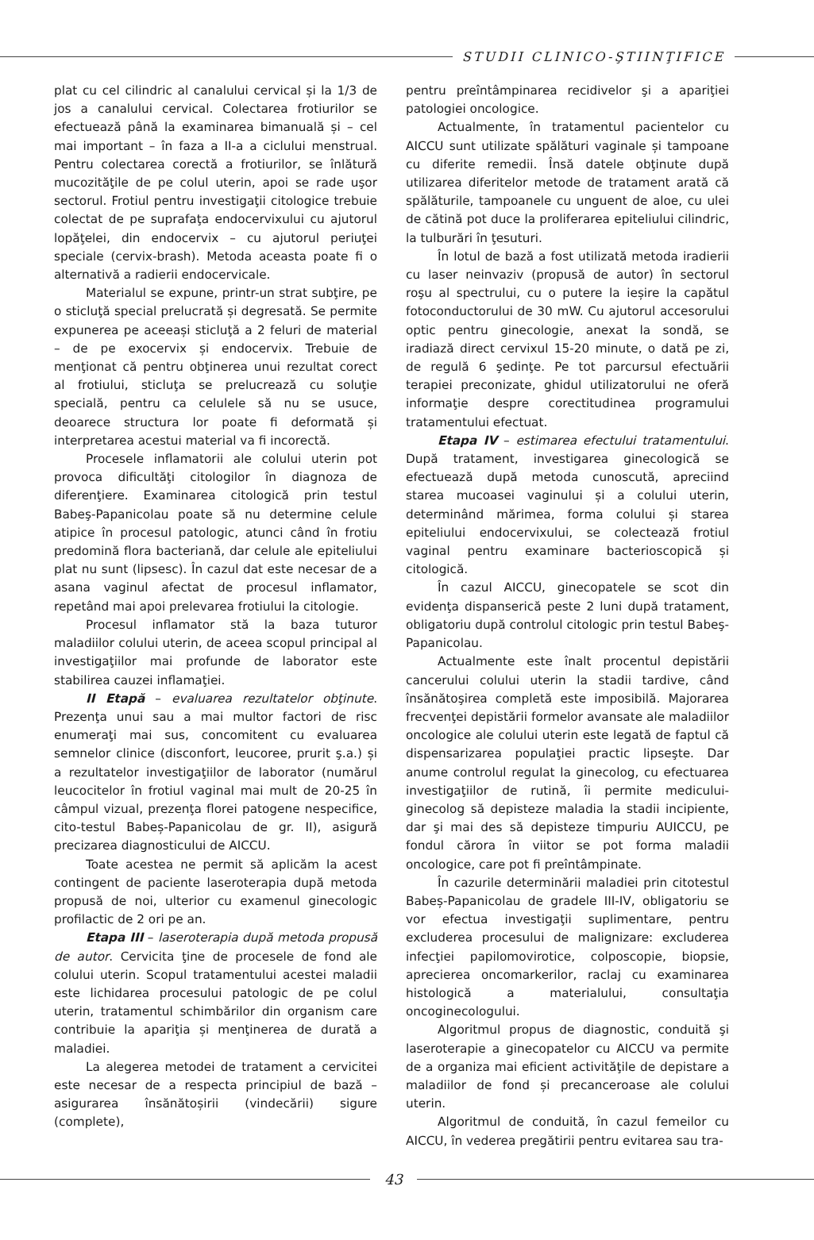STUDII CLINICO-ŞTIINŢIFICE
plat cu cel cilindric al canalului cervical și la 1/3 de jos a canalului cervical. Colectarea frotiurilor se efectuează până la examinarea bimanuală și – cel mai important – în faza a II-a a ciclului menstrual. Pentru colectarea corectă a frotiurilor, se înlătură mucozităţile de pe colul uterin, apoi se rade uşor sectorul. Frotiul pentru investigaţii citologice trebuie colectat de pe suprafaţa endocervixului cu ajutorul lopăţelei, din endocervix – cu ajutorul periuţei speciale (cervix-brash). Metoda aceasta poate fi o alternativă a radierii endocervicale.
Materialul se expune, printr-un strat subţire, pe o sticluţă special prelucrată și degresată. Se permite expunerea pe aceeași sticluţă a 2 feluri de material – de pe exocervix și endocervix. Trebuie de menţionat că pentru obţinerea unui rezultat corect al frotiului, sticluţa se prelucrează cu soluţie specială, pentru ca celulele să nu se usuce, deoarece structura lor poate fi deformată și interpretarea acestui material va fi incorectă.
Procesele inflamatorii ale colului uterin pot provoca dificultăţi citologilor în diagnoza de diferenţiere. Examinarea citologică prin testul Babeş-Papanicolau poate să nu determine celule atipice în procesul patologic, atunci când în frotiu predomină flora bacteriană, dar celule ale epiteliului plat nu sunt (lipsesc). În cazul dat este necesar de a asana vaginul afectat de procesul inflamator, repetând mai apoi prelevarea frotiului la citologie.
Procesul inflamator stă la baza tuturor maladiilor colului uterin, de aceea scopul principal al investigaţiilor mai profunde de laborator este stabilirea cauzei inflamaţiei.
II Etapă – evaluarea rezultatelor obţinute. Prezenţa unui sau a mai multor factori de risc enumeraţi mai sus, concomitent cu evaluarea semnelor clinice (disconfort, leucoree, prurit ş.a.) și a rezultatelor investigaţiilor de laborator (numărul leucocitelor în frotiul vaginal mai mult de 20-25 în câmpul vizual, prezenţa florei patogene nespecifice, cito-testul Babeș-Papanicolau de gr. II), asigură precizarea diagnosticului de AICCU.
Toate acestea ne permit să aplicăm la acest contingent de paciente laseroterapia după metoda propusă de noi, ulterior cu examenul ginecologic profilactic de 2 ori pe an.
Etapa III – laseroterapia după metoda propusă de autor. Cervicita ţine de procesele de fond ale colului uterin. Scopul tratamentului acestei maladii este lichidarea procesului patologic de pe colul uterin, tratamentul schimbărilor din organism care contribuie la apariţia și menţinerea de durată a maladiei.
La alegerea metodei de tratament a cervicitei este necesar de a respecta principiul de bază – asigurarea însănătoșirii (vindecării) sigure (complete),
pentru preîntâmpinarea recidivelor şi a apariţiei patologiei oncologice.
Actualmente, în tratamentul pacientelor cu AICCU sunt utilizate spălături vaginale și tampoane cu diferite remedii. Însă datele obţinute după utilizarea diferitelor metode de tratament arată că spălăturile, tampoanele cu unguent de aloe, cu ulei de cătină pot duce la proliferarea epiteliului cilindric, la tulburări în ţesuturi.
În lotul de bază a fost utilizată metoda iradierii cu laser neinvaziv (propusă de autor) în sectorul roşu al spectrului, cu o putere la ieșire la capătul fotoconductorului de 30 mW. Cu ajutorul accesorului optic pentru ginecologie, anexat la sondă, se iradiază direct cervixul 15-20 minute, o dată pe zi, de regulă 6 şedinţe. Pe tot parcursul efectuării terapiei preconizate, ghidul utilizatorului ne oferă informaţie despre corectitudinea programului tratamentului efectuat.
Etapa IV – estimarea efectului tratamentului. După tratament, investigarea ginecologică se efectuează după metoda cunoscută, apreciind starea mucoasei vaginului și a colului uterin, determinând mărimea, forma colului și starea epiteliului endocervixului, se colectează frotiul vaginal pentru examinare bacterioscopică și citologică.
În cazul AICCU, ginecopatele se scot din evidenţa dispanserică peste 2 luni după tratament, obligatoriu după controlul citologic prin testul Babeş-Papanicolau.
Actualmente este înalt procentul depistării cancerului colului uterin la stadii tardive, când însănătoşirea completă este imposibilă. Majorarea frecvenţei depistării formelor avansate ale maladiilor oncologice ale colului uterin este legată de faptul că dispensarizarea populaţiei practic lipseşte. Dar anume controlul regulat la ginecolog, cu efectuarea investigaţiilor de rutină, îi permite medicului-ginecolog să depisteze maladia la stadii incipiente, dar şi mai des să depisteze timpuriu AUICCU, pe fondul cărora în viitor se pot forma maladii oncologice, care pot fi preîntâmpinate.
În cazurile determinării maladiei prin citotestul Babeș-Papanicolau de gradele III-IV, obligatoriu se vor efectua investigaţii suplimentare, pentru excluderea procesului de malignizare: excluderea infecţiei papilomovirotice, colposcopie, biopsie, aprecierea oncomarkerilor, raclaj cu examinarea histologică a materialului, consultaţia oncoginecologului.
Algoritmul propus de diagnostic, conduită şi laseroterapie a ginecopatelor cu AICCU va permite de a organiza mai eficient activităţile de depistare a maladiilor de fond și precanceroase ale colului uterin.
Algoritmul de conduită, în cazul femeilor cu AICCU, în vederea pregătirii pentru evitarea sau tra-
43